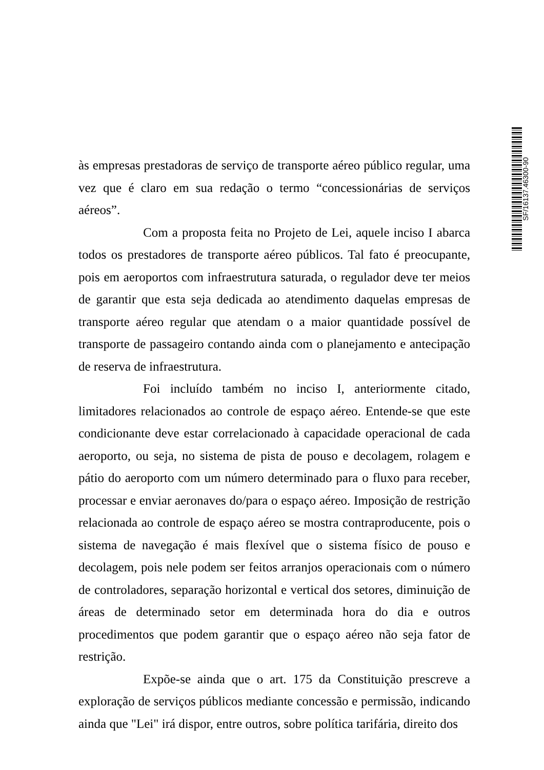SF/16137.46300-90
às empresas prestadoras de serviço de transporte aéreo público regular, uma vez que é claro em sua redação o termo “concessionárias de serviços aéreos”.
Com a proposta feita no Projeto de Lei, aquele inciso I abarca todos os prestadores de transporte aéreo públicos. Tal fato é preocupante, pois em aeroportos com infraestrutura saturada, o regulador deve ter meios de garantir que esta seja dedicada ao atendimento daquelas empresas de transporte aéreo regular que atendam o a maior quantidade possível de transporte de passageiro contando ainda com o planejamento e antecipação de reserva de infraestrutura.
Foi incluído também no inciso I, anteriormente citado, limitadores relacionados ao controle de espaço aéreo. Entende-se que este condicionante deve estar correlacionado à capacidade operacional de cada aeroporto, ou seja, no sistema de pista de pouso e decolagem, rolagem e pátio do aeroporto com um número determinado para o fluxo para receber, processar e enviar aeronaves do/para o espaço aéreo. Imposição de restrição relacionada ao controle de espaço aéreo se mostra contraproducente, pois o sistema de navegação é mais flexível que o sistema físico de pouso e decolagem, pois nele podem ser feitos arranjos operacionais com o número de controladores, separação horizontal e vertical dos setores, diminuição de áreas de determinado setor em determinada hora do dia e outros procedimentos que podem garantir que o espaço aéreo não seja fator de restrição.
Expõe-se ainda que o art. 175 da Constituição prescreve a exploração de serviços públicos mediante concessão e permissão, indicando ainda que "Lei" irá dispor, entre outros, sobre política tarifária, direito dos